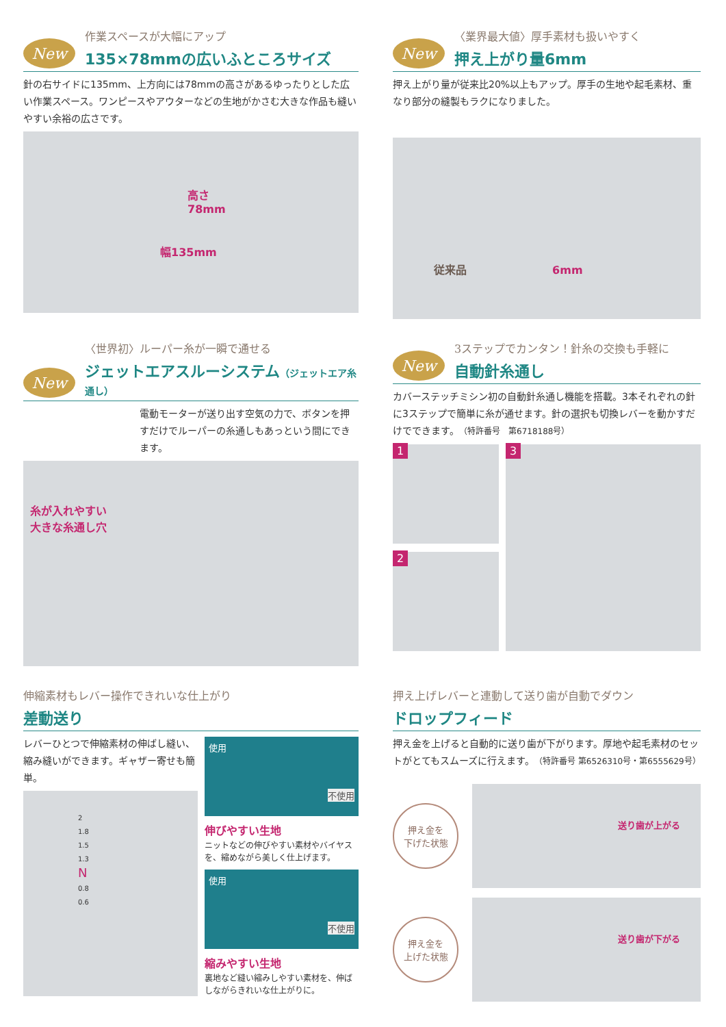New
作業スペースが大幅にアップ
135×78mmの広いふところサイズ
針の右サイドに135mm、上方向には78mmの高さがあるゆったりとした広い作業スペース。ワンピースやアウターなどの生地がかさむ大きな作品も縫いやすい余裕の広さです。
高さ
78mm
幅135mm
New
〈業界最大値〉厚手素材も扱いやすく
押え上がり量6mm
押え上がり量が従来比20%以上もアップ。厚手の生地や起毛素材、重なり部分の縫製もラクになりました。
従来品 6mm
New
〈世界初〉ルーパー糸が一瞬で通せる
ジェットエアスルーシステム（ジェットエア糸通し）
電動モーターが送り出す空気の力で、ボタンを押すだけでルーパーの糸通しもあっという間にできます。
糸が入れやすい
大きな糸通し穴
New
3ステップでカンタン！針糸の交換も手軽に
自動針糸通し
カバーステッチミシン初の自動針糸通し機能を搭載。3本それぞれの針に3ステップで簡単に糸が通せます。針の選択も切換レバーを動かすだけでできます。（特許番号　第6718188号）
1
2
3
伸縮素材もレバー操作できれいな仕上がり
差動送り
レバーひとつで伸縮素材の伸ばし縫い、縮み縫いができます。ギャザー寄せも簡単。
2
1.8
1.5
1.3
N
0.8
0.6
使用
不使用
伸びやすい生地
ニットなどの伸びやすい素材やバイヤスを、縮めながら美しく仕上げます。
使用
不使用
縮みやすい生地
裏地など縫い縮みしやすい素材を、伸ばしながらきれいな仕上がりに。
押え上げレバーと連動して送り歯が自動でダウン
ドロップフィード
押え金を上げると自動的に送り歯が下がります。厚地や起毛素材のセットがとてもスムーズに行えます。（特許番号 第6526310号・第6555629号）
押え金を
下げた状態
送り歯が上がる
押え金を
上げた状態
送り歯が下がる